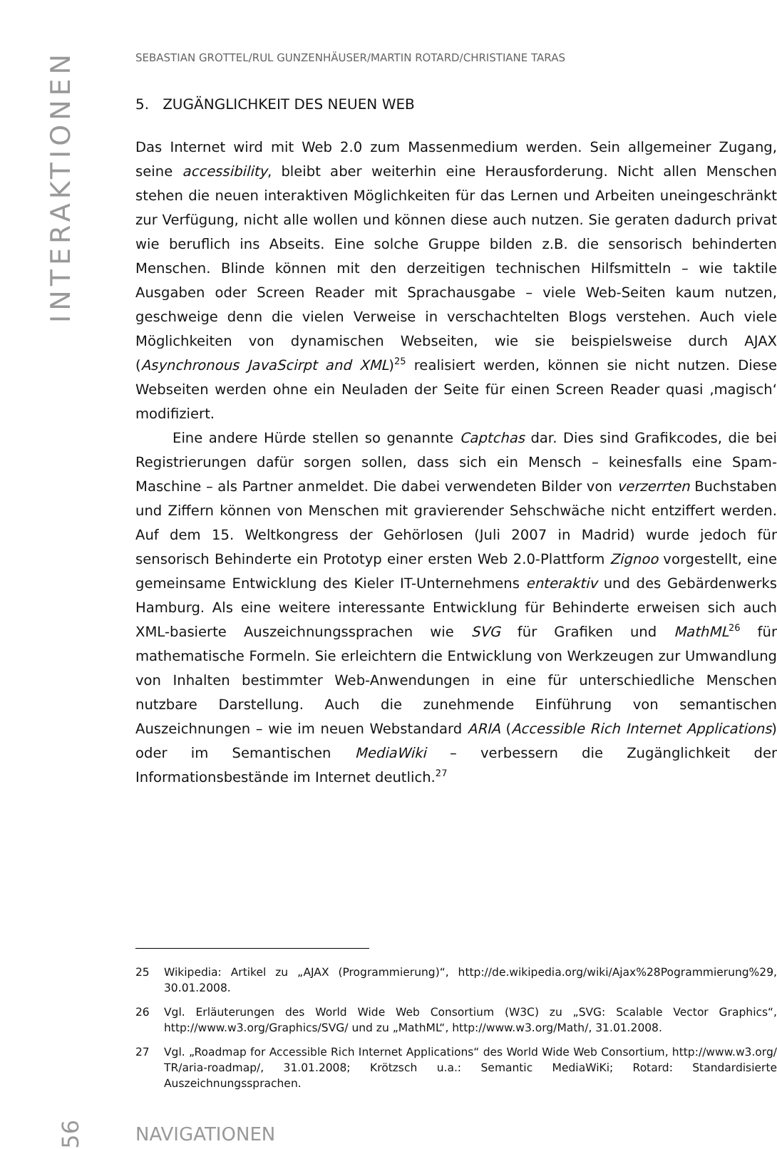INTERAKTIONEN
SEBASTIAN GROTTEL/RUL GUNZENHÄUSER/MARTIN ROTARD/CHRISTIANE TARAS
5. ZUGÄNGLICHKEIT DES NEUEN WEB
Das Internet wird mit Web 2.0 zum Massenmedium werden. Sein allgemeiner Zugang, seine accessibility, bleibt aber weiterhin eine Herausforderung. Nicht allen Menschen stehen die neuen interaktiven Möglichkeiten für das Lernen und Arbeiten uneingeschränkt zur Verfügung, nicht alle wollen und können diese auch nutzen. Sie geraten dadurch privat wie beruflich ins Abseits. Eine solche Gruppe bilden z.B. die sensorisch behinderten Menschen. Blinde können mit den derzeitigen technischen Hilfsmitteln – wie taktile Ausgaben oder Screen Reader mit Sprachausgabe – viele Web-Seiten kaum nutzen, geschweige denn die vielen Verweise in verschachtelten Blogs verstehen. Auch viele Möglichkeiten von dynamischen Webseiten, wie sie beispielsweise durch AJAX (Asynchronous JavaScirpt and XML)<sup>25</sup> realisiert werden, können sie nicht nutzen. Diese Webseiten werden ohne ein Neuladen der Seite für einen Screen Reader quasi ‚magisch‘ modifiziert.
Eine andere Hürde stellen so genannte Captchas dar. Dies sind Grafikcodes, die bei Registrierungen dafür sorgen sollen, dass sich ein Mensch – keinesfalls eine Spam-Maschine – als Partner anmeldet. Die dabei verwendeten Bilder von verzerrten Buchstaben und Ziffern können von Menschen mit gravierender Sehschwäche nicht entziffert werden. Auf dem 15. Weltkongress der Gehörlosen (Juli 2007 in Madrid) wurde jedoch für sensorisch Behinderte ein Prototyp einer ersten Web 2.0-Plattform Zignoo vorgestellt, eine gemeinsame Entwicklung des Kieler IT-Unternehmens enteraktiv und des Gebärdenwerks Hamburg. Als eine weitere interessante Entwicklung für Behinderte erweisen sich auch XML-basierte Auszeichnungssprachen wie SVG für Grafiken und MathML<sup>26</sup> für mathematische Formeln. Sie erleichtern die Entwicklung von Werkzeugen zur Umwandlung von Inhalten bestimmter Web-Anwendungen in eine für unterschiedliche Menschen nutzbare Darstellung. Auch die zunehmende Einführung von semantischen Auszeichnungen – wie im neuen Webstandard ARIA (Accessible Rich Internet Applications) oder im Semantischen MediaWiki – verbessern die Zugänglichkeit der Informationsbestände im Internet deutlich.<sup>27</sup>
25 Wikipedia: Artikel zu „AJAX (Programmierung)“, http://de.wikipedia.org/wiki/Ajax%28Pogrammierung%29, 30.01.2008.
26 Vgl. Erläuterungen des World Wide Web Consortium (W3C) zu „SVG: Scalable Vector Graphics“, http://www.w3.org/Graphics/SVG/ und zu „MathML“, http://www.w3.org/Math/, 31.01.2008.
27 Vgl. „Roadmap for Accessible Rich Internet Applications“ des World Wide Web Consortium, http://www.w3.org/ TR/aria-roadmap/, 31.01.2008; Krötzsch u.a.: Semantic MediaWiKi; Rotard: Standardisierte Auszeichnungssprachen.
56 NAVIGATIONEN